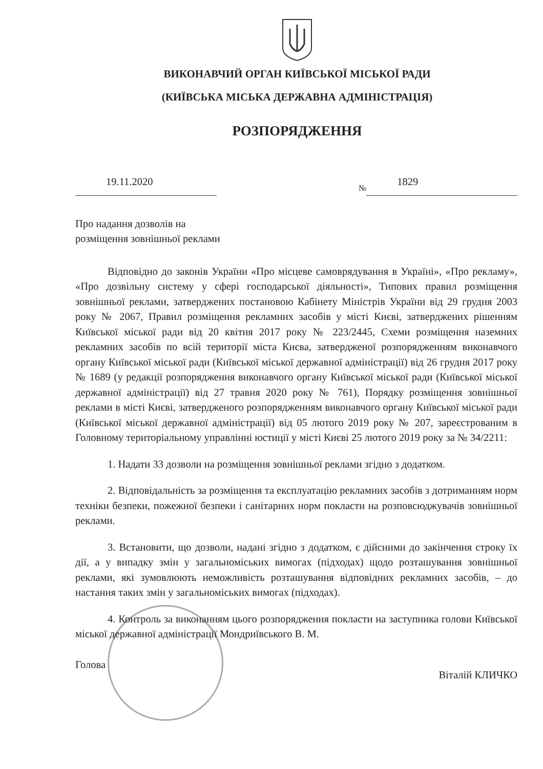ВИКОНАВЧИЙ ОРГАН КИЇВСЬКОЇ МІСЬКОЇ РАДИ
(КИЇВСЬКА МІСЬКА ДЕРЖАВНА АДМІНІСТРАЦІЯ)
РОЗПОРЯДЖЕННЯ
19.11.2020
№ 1829
Про надання дозволів на
розміщення зовнішньої реклами
Відповідно до законів України «Про місцеве самоврядування в Україні», «Про рекламу», «Про дозвільну систему у сфері господарської діяльності», Типових правил розміщення зовнішньої реклами, затверджених постановою Кабінету Міністрів України від 29 грудня 2003 року № 2067, Правил розміщення рекламних засобів у місті Києві, затверджених рішенням Київської міської ради від 20 квітня 2017 року № 223/2445, Схеми розміщення наземних рекламних засобів по всій території міста Києва, затвердженої розпорядженням виконавчого органу Київської міської ради (Київської міської державної адміністрації) від 26 грудня 2017 року № 1689 (у редакції розпорядження виконавчого органу Київської міської ради (Київської міської державної адміністрації) від 27 травня 2020 року № 761), Порядку розміщення зовнішньої реклами в місті Києві, затвердженого розпорядженням виконавчого органу Київської міської ради (Київської міської державної адміністрації) від 05 лютого 2019 року № 207, зареєстрованим в Головному територіальному управлінні юстиції у місті Києві 25 лютого 2019 року за № 34/2211:
1. Надати 33 дозволи на розміщення зовнішньої реклами згідно з додатком.
2. Відповідальність за розміщення та експлуатацію рекламних засобів з дотриманням норм техніки безпеки, пожежної безпеки і санітарних норм покласти на розповсюджувачів зовнішньої реклами.
3. Встановити, що дозволи, надані згідно з додатком, є дійсними до закінчення строку їх дії, а у випадку змін у загальноміських вимогах (підходах) щодо розташування зовнішньої реклами, які зумовлюють неможливість розташування відповідних рекламних засобів, – до настання таких змін у загальноміських вимогах (підходах).
4. Контроль за виконанням цього розпорядження покласти на заступника голови Київської міської державної адміністрації Мондриївського В. М.
Голова Віталій КЛИЧКО